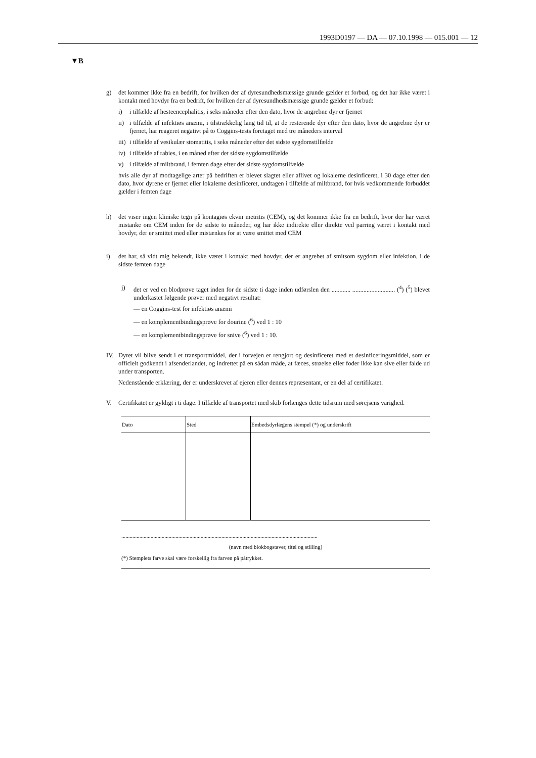1993D0197 — DA — 07.10.1998 — 015.001 — 12
▼B
g) det kommer ikke fra en bedrift, for hvilken der af dyresundhedsmæssige grunde gælder et forbud, og det har ikke været i kontakt med hovdyr fra en bedrift, for hvilken der af dyresundhedsmæssige grunde gælder et forbud:
i) i tilfælde af hesteencephalitis, i seks måneder efter den dato, hvor de angrebne dyr er fjernet
ii)
i tilfælde af infektiøs anæmi, i tilstrækkelig lang tid til, at de resterende dyr efter den dato, hvor de angrebne dyr er fjernet, har reageret negativt på to Coggins-tests foretaget med tre måneders interval
iii)
i tilfælde af vesikulær stomatitis, i seks måneder efter det sidste sygdomstilfælde
iv)
i tilfælde af rabies, i en måned efter det sidste sygdomstilfælde
v) i tilfælde af miltbrand, i femten dage efter det sidste sygdomstilfælde
hvis alle dyr af modtagelige arter på bedriften er blevet slagtet eller aflivet og lokalerne desinficeret, i 30 dage efter den dato, hvor dyrene er fjernet eller lokalerne desinficeret, undtagen i tilfælde af miltbrand, for hvis vedkommende forbuddet gælder i femten dage
h) det viser ingen kliniske tegn på kontagiøs ekvin metritis (CEM), og det kommer ikke fra en bedrift, hvor der har været mistanke om CEM inden for de sidste to måneder, og har ikke indirekte eller direkte ved parring været i kontakt med hovdyr, der er smittet med eller mistænkes for at være smittet med CEM
i) det har, så vidt mig bekendt, ikke været i kontakt med hovdyr, der er angrebet af smitsom sygdom eller infektion, i de sidste femten dage
j) det er ved en blodprøve taget inden for de sidste ti dage inden udførslen den ............ ........................... (<sup>4</sup>) (<sup>5</sup>) blevet underkastet følgende prøver med negativt resultat:
— en Coggins-test for infektiøs anæmi
— en komplementbindingsprøve for dourine (<sup>6</sup>) ved 1 : 10
— en komplementbindingsprøve for snive (<sup>6</sup>) ved 1 : 10.
IV. Dyret vil blive sendt i et transportmiddel, der i forvejen er rengjort og desinficeret med et desinficeringsmiddel, som er officielt godkendt i afsenderlandet, og indrettet på en sådan måde, at fæces, strøelse eller foder ikke kan sive eller falde ud under transporten.
Nedenstående erklæring, der er underskrevet af ejeren eller dennes repræsentant, er en del af certifikatet.
V. Certifikatet er gyldigt i ti dage. I tilfælde af transportet med skib forlænges dette tidsrum med sørejsens varighed.
| Dato | Sted | Embedsdyrlægens stempel (*) og underskrift |
| --- | --- | --- |
.............................................................................................................................................
(navn med blokbogstaver, titel og stilling)
(*) Stemplets farve skal være forskellig fra farven på påtrykket.